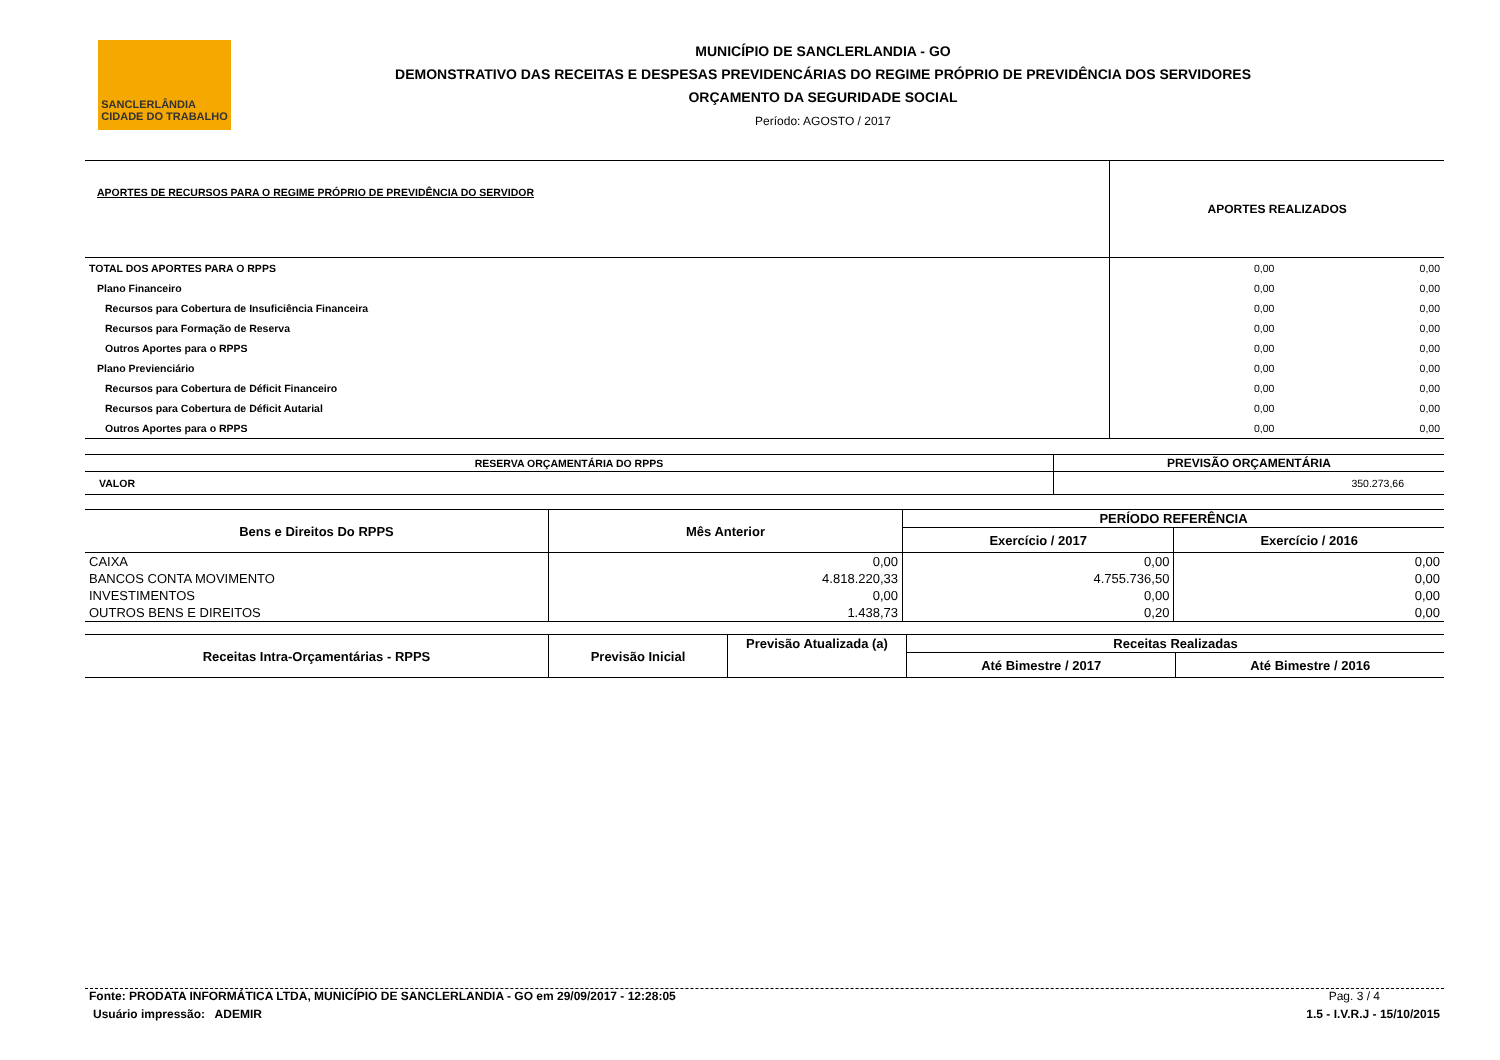SANCLERLÂNDIA
CIDADE DO TRABALHO
MUNICÍPIO DE SANCLERLANDIA - GO
DEMONSTRATIVO DAS RECEITAS E DESPESAS PREVIDENCÁRIAS DO REGIME PRÓPRIO DE PREVIDÊNCIA DOS SERVIDORES
ORÇAMENTO DA SEGURIDADE SOCIAL
Período: AGOSTO / 2017
| APORTES DE RECURSOS PARA O REGIME PRÓPRIO DE PREVIDÊNCIA DO SERVIDOR | APORTES REALIZADOS | |
| --- | --- | --- |
| TOTAL DOS APORTES PARA O RPPS | 0,00 | 0,00 |
| Plano Financeiro | 0,00 | 0,00 |
| Recursos para Cobertura de Insuficiência Financeira | 0,00 | 0,00 |
| Recursos para Formação de Reserva | 0,00 | 0,00 |
| Outros Aportes para o RPPS | 0,00 | 0,00 |
| Plano Previenciário | 0,00 | 0,00 |
| Recursos para Cobertura de Déficit Financeiro | 0,00 | 0,00 |
| Recursos para Cobertura de Déficit Autarial | 0,00 | 0,00 |
| Outros Aportes para o RPPS | 0,00 | 0,00 |
| RESERVA ORÇAMENTÁRIA DO RPPS | PREVISÃO ORÇAMENTÁRIA |
| --- | --- |
| VALOR | 350.273,66 |
| Bens e Direitos Do RPPS | Mês Anterior | PERÍODO REFERÊNCIA | |
| --- | --- | --- | --- |
| | | Exercício / 2017 | Exercício / 2016 |
| CAIXA | 0,00 | 0,00 | 0,00 |
| BANCOS CONTA MOVIMENTO | 4.818.220,33 | 4.755.736,50 | 0,00 |
| INVESTIMENTOS | 0,00 | 0,00 | 0,00 |
| OUTROS BENS E DIREITOS | 1.438,73 | 0,20 | 0,00 |
| Receitas Intra-Orçamentárias - RPPS | Previsão Inicial | Previsão Atualizada (a) | Receitas Realizadas | |
| --- | --- | --- | --- | --- |
| | | | Até Bimestre / 2017 | Até Bimestre / 2016 |
Fonte: PRODATA INFORMÁTICA LTDA, MUNICÍPIO DE SANCLERLANDIA - GO em 29/09/2017 - 12:28:05 Pag. 3 / 4
Usuário impressão: ADEMIR 1.5 - I.V.R.J - 15/10/2015